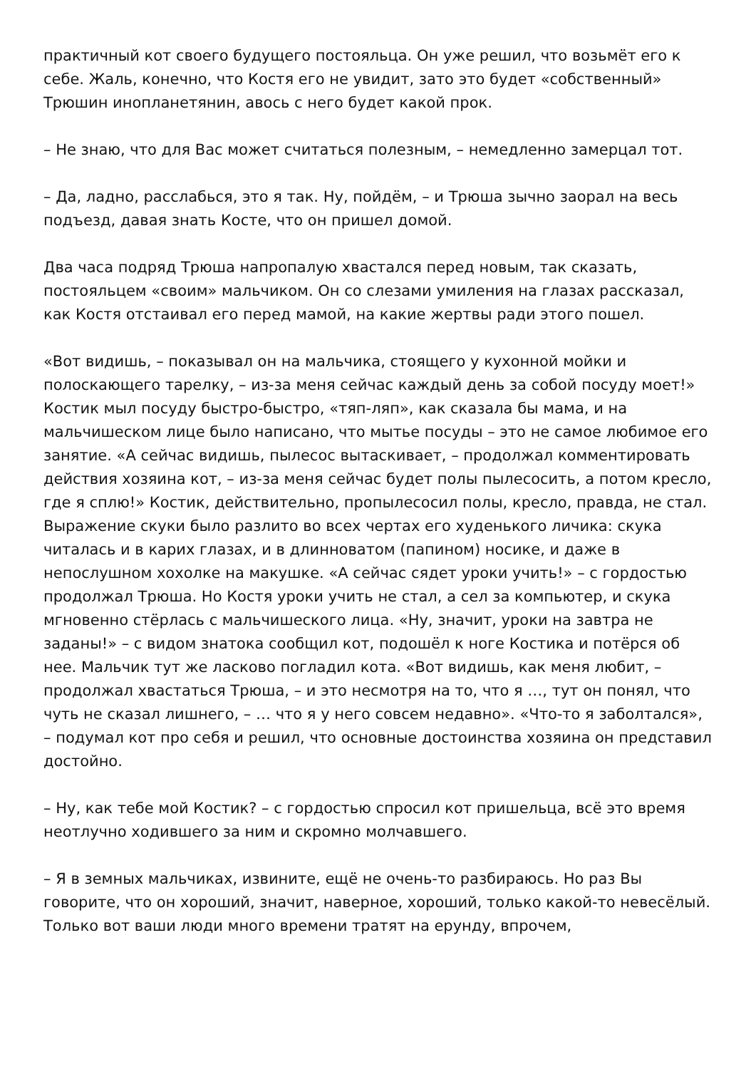практичный кот своего будущего постояльца. Он уже решил, что возьмёт его к себе. Жаль, конечно, что Костя его не увидит, зато это будет «собственный» Трюшин инопланетянин, авось с него будет какой прок.
– Не знаю, что для Вас может считаться полезным, – немедленно замерцал тот.
– Да, ладно, расслабься, это я так. Ну, пойдём, – и Трюша зычно заорал на весь подъезд, давая знать Косте, что он пришел домой.
Два часа подряд Трюша напропалую хвастался перед новым, так сказать, постояльцем «своим» мальчиком. Он со слезами умиления на глазах рассказал, как Костя отстаивал его перед мамой, на какие жертвы ради этого пошел.
«Вот видишь, – показывал он на мальчика, стоящего у кухонной мойки и полоскающего тарелку, – из-за меня сейчас каждый день за собой посуду моет!» Костик мыл посуду быстро-быстро, «тяп-ляп», как сказала бы мама, и на мальчишеском лице было написано, что мытье посуды – это не самое любимое его занятие. «А сейчас видишь, пылесос вытаскивает, – продолжал комментировать действия хозяина кот, – из-за меня сейчас будет полы пылесосить, а потом кресло, где я сплю!» Костик, действительно, пропылесосил полы, кресло, правда, не стал. Выражение скуки было разлито во всех чертах его худенького личика: скука читалась и в карих глазах, и в длинноватом (папином) носике, и даже в непослушном хохолке на макушке. «А сейчас сядет уроки учить!» – с гордостью продолжал Трюша. Но Костя уроки учить не стал, а сел за компьютер, и скука мгновенно стёрлась с мальчишеского лица. «Ну, значит, уроки на завтра не заданы!» – с видом знатока сообщил кот, подошёл к ноге Костика и потёрся об нее. Мальчик тут же ласково погладил кота. «Вот видишь, как меня любит, – продолжал хвастаться Трюша, – и это несмотря на то, что я …, тут он понял, что чуть не сказал лишнего, – … что я у него совсем недавно». «Что-то я заболтался», – подумал кот про себя и решил, что основные достоинства хозяина он представил достойно.
– Ну, как тебе мой Костик? – с гордостью спросил кот пришельца, всё это время неотлучно ходившего за ним и скромно молчавшего.
– Я в земных мальчиках, извините, ещё не очень-то разбираюсь. Но раз Вы говорите, что он хороший, значит, наверное, хороший, только какой-то невесёлый. Только вот ваши люди много времени тратят на ерунду, впрочем,